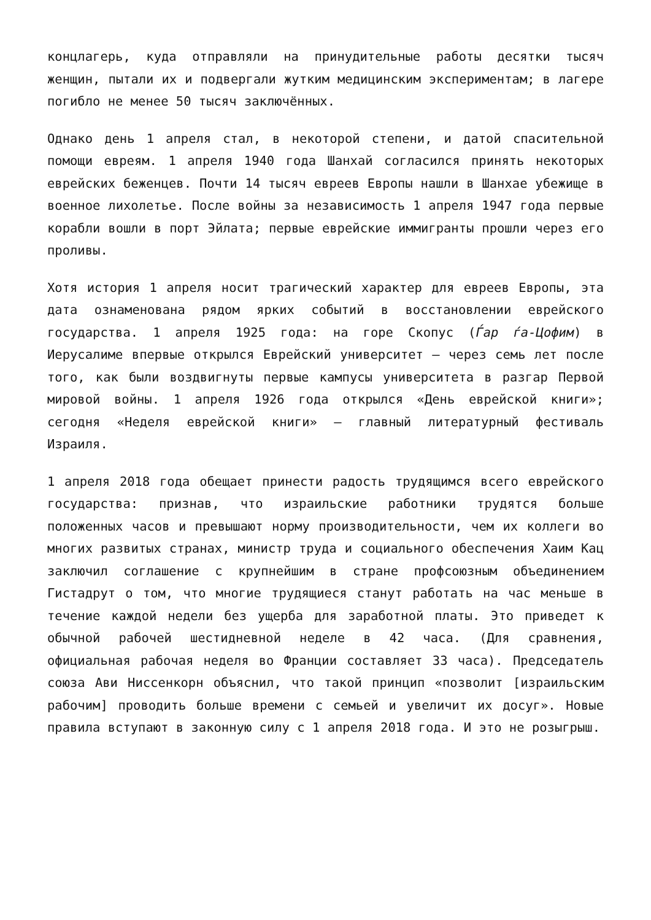концлагерь, куда отправляли на принудительные работы десятки тысяч женщин, пытали их и подвергали жутким медицинским экспериментам; в лагере погибло не менее 50 тысяч заключённых.
Однако день 1 апреля стал, в некоторой степени, и датой спасительной помощи евреям. 1 апреля 1940 года Шанхай согласился принять некоторых еврейских беженцев. Почти 14 тысяч евреев Европы нашли в Шанхае убежище в военное лихолетье. После войны за независимость 1 апреля 1947 года первые корабли вошли в порт Эйлата; первые еврейские иммигранты прошли через его проливы.
Хотя история 1 апреля носит трагический характер для евреев Европы, эта дата ознаменована рядом ярких событий в восстановлении еврейского государства. 1 апреля 1925 года: на горе Скопус (Ѓар ѓа-Цофим) в Иерусалиме впервые открылся Еврейский университет — через семь лет после того, как были воздвигнуты первые кампусы университета в разгар Первой мировой войны. 1 апреля 1926 года открылся «День еврейской книги»; сегодня «Неделя еврейской книги» — главный литературный фестиваль Израиля.
1 апреля 2018 года обещает принести радость трудящимся всего еврейского государства: признав, что израильские работники трудятся больше положенных часов и превышают норму производительности, чем их коллеги во многих развитых странах, министр труда и социального обеспечения Хаим Кац заключил соглашение с крупнейшим в стране профсоюзным объединением Гистадрут о том, что многие трудящиеся станут работать на час меньше в течение каждой недели без ущерба для заработной платы. Это приведет к обычной рабочей шестидневной неделе в 42 часа. (Для сравнения, официальная рабочая неделя во Франции составляет 33 часа). Председатель союза Ави Ниссенкорн объяснил, что такой принцип «позволит [израильским рабочим] проводить больше времени с семьей и увеличит их досуг». Новые правила вступают в законную силу с 1 апреля 2018 года. И это не розыгрыш.